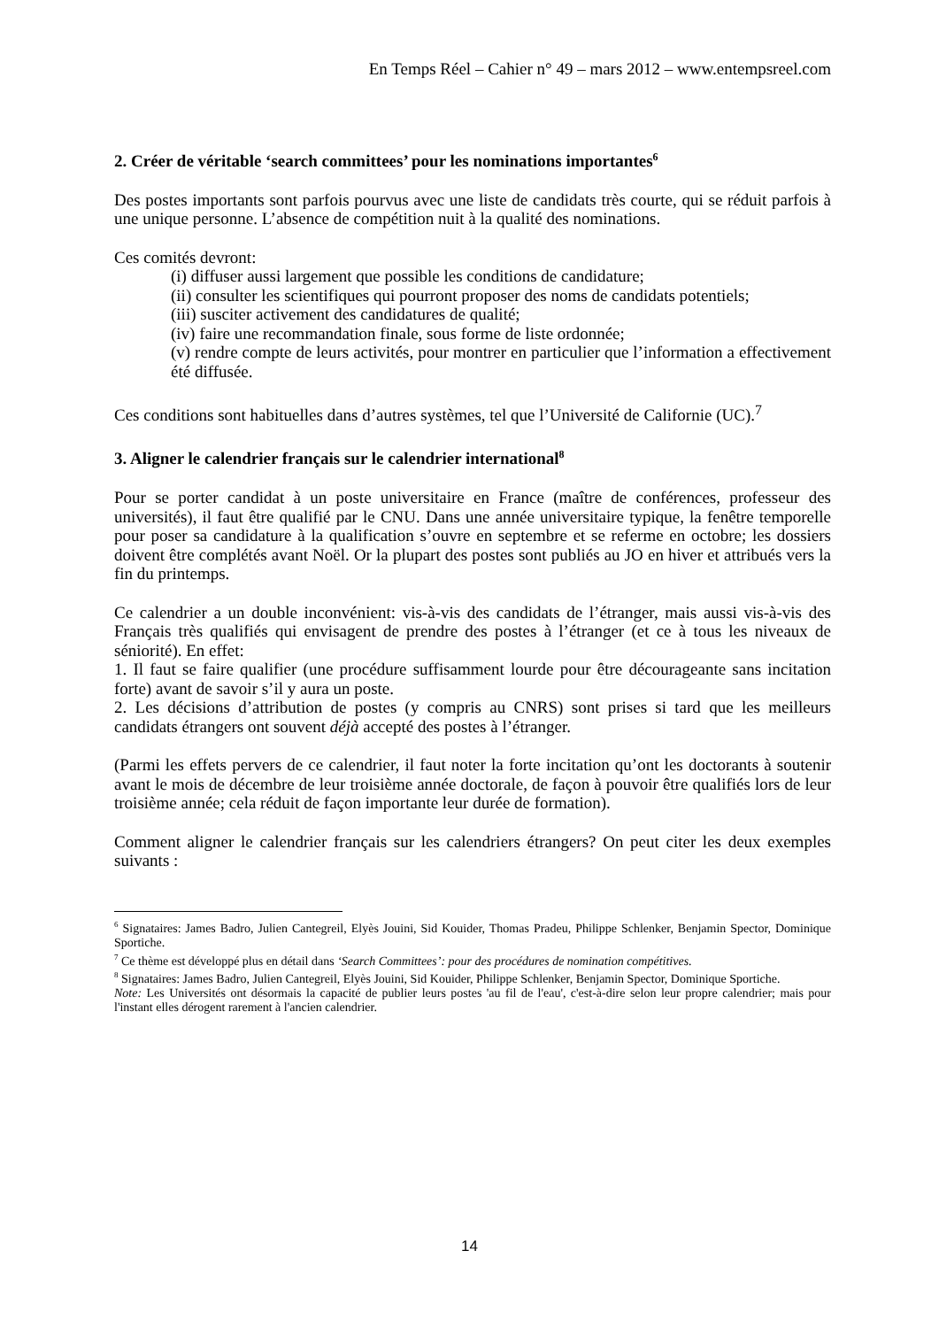En Temps Réel – Cahier n° 49 – mars 2012 – www.entempsreel.com
2. Créer de véritable ‘search committees’ pour les nominations importantes<sup>6</sup>
Des postes importants sont parfois pourvus avec une liste de candidats très courte, qui se réduit parfois à une unique personne. L’absence de compétition nuit à la qualité des nominations.
Ces comités devront:
(i) diffuser aussi largement que possible les conditions de candidature;
(ii) consulter les scientifiques qui pourront proposer des noms de candidats potentiels;
(iii) susciter activement des candidatures de qualité;
(iv) faire une recommandation finale, sous forme de liste ordonnée;
(v) rendre compte de leurs activités, pour montrer en particulier que l’information a effectivement été diffusée.
Ces conditions sont habituelles dans d’autres systèmes, tel que l’Université de Californie (UC).<sup>7</sup>
3. Aligner le calendrier français sur le calendrier international<sup>8</sup>
Pour se porter candidat à un poste universitaire en France (maître de conférences, professeur des universités), il faut être qualifié par le CNU. Dans une année universitaire typique, la fenêtre temporelle pour poser sa candidature à la qualification s’ouvre en septembre et se referme en octobre; les dossiers doivent être complétés avant Noël. Or la plupart des postes sont publiés au JO en hiver et attribués vers la fin du printemps.
Ce calendrier a un double inconvénient: vis-à-vis des candidats de l’étranger, mais aussi vis-à-vis des Français très qualifiés qui envisagent de prendre des postes à l’étranger (et ce à tous les niveaux de séniorité). En effet:
1. Il faut se faire qualifier (une procédure suffisamment lourde pour être décourageante sans incitation forte) avant de savoir s’il y aura un poste.
2. Les décisions d’attribution de postes (y compris au CNRS) sont prises si tard que les meilleurs candidats étrangers ont souvent déjà accepté des postes à l’étranger.
(Parmi les effets pervers de ce calendrier, il faut noter la forte incitation qu’ont les doctorants à soutenir avant le mois de décembre de leur troisième année doctorale, de façon à pouvoir être qualifiés lors de leur troisième année; cela réduit de façon importante leur durée de formation).
Comment aligner le calendrier français sur les calendriers étrangers? On peut citer les deux exemples suivants :
<sup>6</sup> Signataires: James Badro, Julien Cantegreil, Elyès Jouini, Sid Kouider, Thomas Pradeu, Philippe Schlenker, Benjamin Spector, Dominique Sportiche.
<sup>7</sup> Ce thème est développé plus en détail dans ‘Search Committees’: pour des procédures de nomination compétitives.
<sup>8</sup> Signataires: James Badro, Julien Cantegreil, Elyès Jouini, Sid Kouider, Philippe Schlenker, Benjamin Spector, Dominique Sportiche.
Note: Les Universités ont désormais la capacité de publier leurs postes 'au fil de l'eau', c'est-à-dire selon leur propre calendrier; mais pour l'instant elles dérogent rarement à l'ancien calendrier.
14